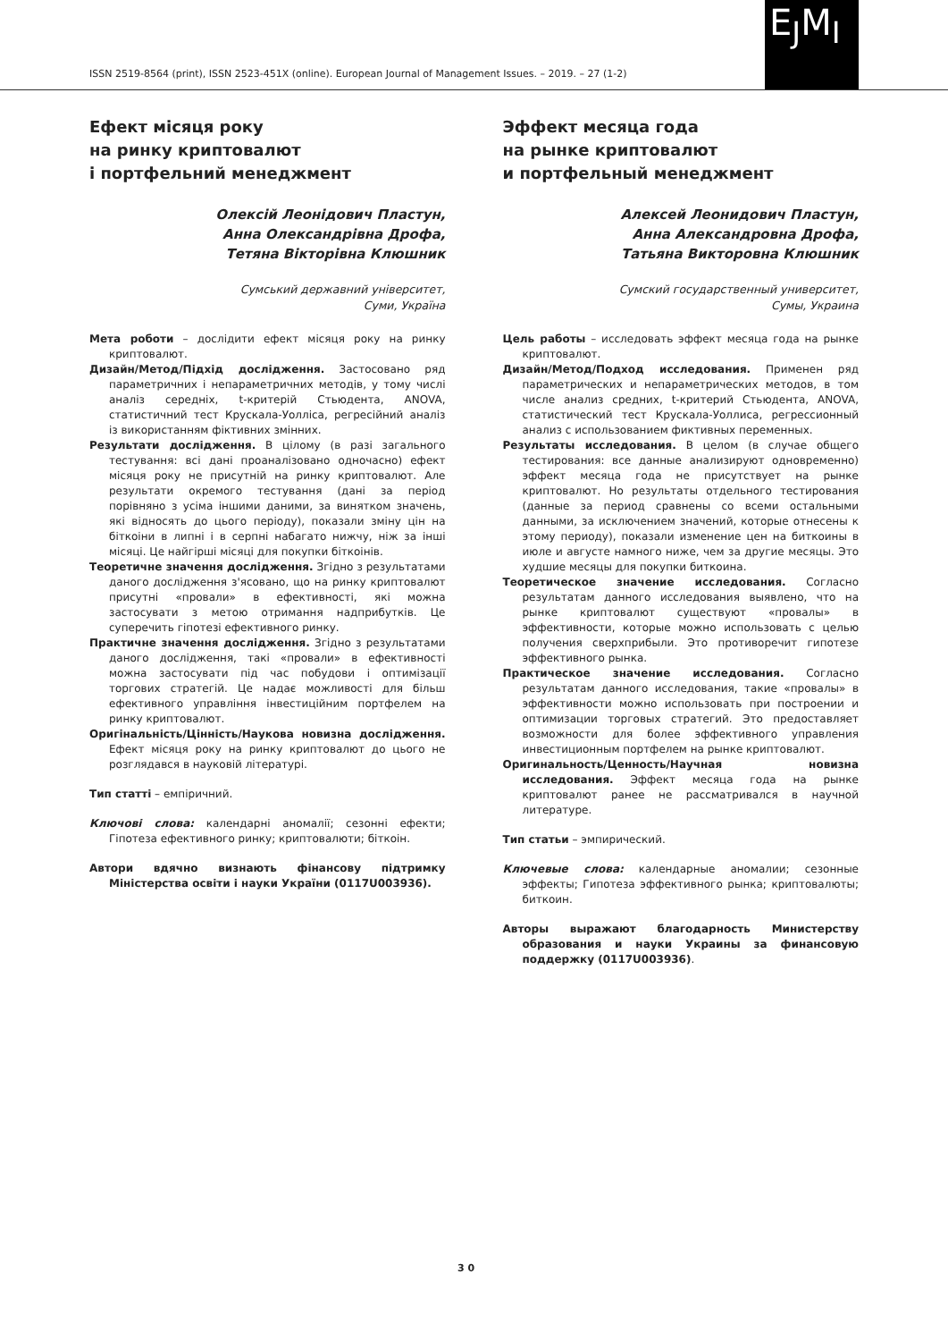ISSN 2519-8564 (print), ISSN 2523-451X (online). European Journal of Management Issues. – 2019. – 27 (1-2)
E<sub>J</sub>M<sub>I</sub>
Ефект місяця року
на ринку криптовалют
і портфельний менеджмент
Олексій Леонідович Пластун,
Анна Олександрівна Дрофа,
Тетяна Вікторівна Клюшник
Сумський державний університет,
Суми, Україна
Мета роботи – дослідити ефект місяця року на ринку криптовалют.
Дизайн/Метод/Підхід дослідження. Застосовано ряд параметричних і непараметричних методів, у тому числі аналіз середніх, t-критерій Стьюдента, ANOVA, статистичний тест Крускала-Уолліса, регресійний аналіз із використанням фіктивних змінних.
Результати дослідження. В цілому (в разі загального тестування: всі дані проаналізовано одночасно) ефект місяця року не присутній на ринку криптовалют. Але результати окремого тестування (дані за період порівняно з усіма іншими даними, за винятком значень, які відносять до цього періоду), показали зміну цін на біткоіни в липні і в серпні набагато нижчу, ніж за інші місяці. Це найгірші місяці для покупки біткоінів.
Теоретичне значення дослідження. Згідно з результатами даного дослідження з'ясовано, що на ринку криптовалют присутні «провали» в ефективності, які можна застосувати з метою отримання надприбутків. Це суперечить гіпотезі ефективного ринку.
Практичне значення дослідження. Згідно з результатами даного дослідження, такі «провали» в ефективності можна застосувати під час побудови і оптимізації торгових стратегій. Це надає можливості для більш ефективного управління інвестиційним портфелем на ринку криптовалют.
Оригінальність/Цінність/Наукова новизна дослідження. Ефект місяця року на ринку криптовалют до цього не розглядався в науковій літературі.
Тип статті – емпіричний.
Ключові слова: календарні аномалії; сезонні ефекти; Гіпотеза ефективного ринку; криптовалюти; біткоін.
Автори вдячно визнають фінансову підтримку Міністерства освіти і науки України (0117U003936).
Эффект месяца года
на рынке криптовалют
и портфельный менеджмент
Алексей Леонидович Пластун,
Анна Александровна Дрофа,
Татьяна Викторовна Клюшник
Сумский государственный университет,
Сумы, Украина
Цель работы – исследовать эффект месяца года на рынке криптовалют.
Дизайн/Метод/Подход исследования. Применен ряд параметрических и непараметрических методов, в том числе анализ средних, t-критерий Стьюдента, ANOVA, статистический тест Крускала-Уоллиса, регрессионный анализ с использованием фиктивных переменных.
Результаты исследования. В целом (в случае общего тестирования: все данные анализируют одновременно) эффект месяца года не присутствует на рынке криптовалют. Но результаты отдельного тестирования (данные за период сравнены со всеми остальными данными, за исключением значений, которые отнесены к этому периоду), показали изменение цен на биткоины в июле и августе намного ниже, чем за другие месяцы. Это худшие месяцы для покупки биткоина.
Теоретическое значение исследования. Согласно результатам данного исследования выявлено, что на рынке криптовалют существуют «провалы» в эффективности, которые можно использовать с целью получения сверхприбыли. Это противоречит гипотезе эффективного рынка.
Практическое значение исследования. Согласно результатам данного исследования, такие «провалы» в эффективности можно использовать при построении и оптимизации торговых стратегий. Это предоставляет возможности для более эффективного управления инвестиционным портфелем на рынке криптовалют.
Оригинальность/Ценность/Научная новизна исследования. Эффект месяца года на рынке криптовалют ранее не рассматривался в научной литературе.
Тип статьи – эмпирический.
Ключевые слова: календарные аномалии; сезонные эффекты; Гипотеза эффективного рынка; криптовалюты; биткоин.
Авторы выражают благодарность Министерству образования и науки Украины за финансовую поддержку (0117U003936).
3 0